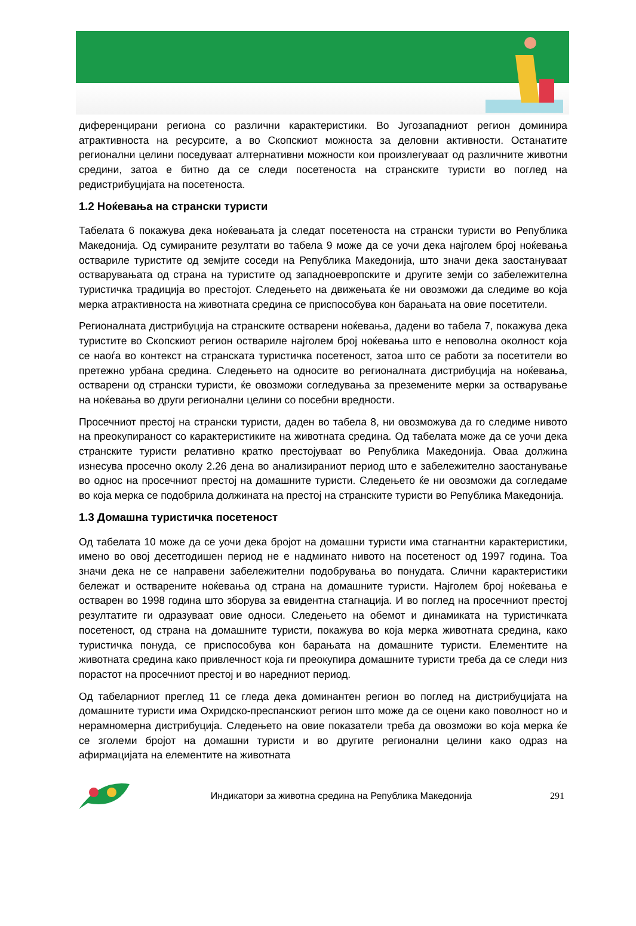диференцирани региона со различни карактеристики. Во Југозападниот регион доминира атрактивноста на ресурсите, а во Скопскиот можноста за деловни активности. Останатите регионални целини поседуваат алтернативни можности кои произлегуваат од различните животни средини, затоа е битно да се следи посетеноста на странските туристи во поглед на редистрибуцијата на посетеноста.
1.2 Ноќевања на странски туристи
Табелата 6 покажува дека ноќевањата ја следат посетеноста на странски туристи во Република Македонија. Од сумираните резултати во табела 9 може да се уочи дека најголем број ноќевања оствариле туристите од земјите соседи на Република Македонија, што значи дека заостануваат остварувањата од страна на туристите од западноевропските и другите земји со забележителна туристичка традиција во престојот. Следењето на движењата ќе ни овозможи да следиме во која мерка атрактивноста на животната средина се приспособува кон барањата на овие посетители.
Регионалната дистрибуција на странските остварени ноќевања, дадени во табела 7, покажува дека туристите во Скопскиот регион оствариле најголем број ноќевања што е неповолна околност која се наоѓа во контекст на странската туристичка посетеност, затоа што се работи за посетители во претежно урбана средина. Следењето на односите во регионалната дистрибуција на ноќевања, остварени од странски туристи, ќе овозможи согледувања за преземените мерки за остварување на ноќевања во други регионални целини со посебни вредности.
Просечниот престој на странски туристи, даден во табела 8, ни овозможува да го следиме нивото на преокупираност со карактеристиките на животната средина. Од табелата може да се уочи дека странските туристи релативно кратко престојуваат во Република Македонија. Оваа должина изнесува просечно околу 2.26 дена во анализираниот период што е забележително заостанување во однос на просечниот престој на домашните туристи. Следењето ќе ни овозможи да согледаме во која мерка се подобрила должината на престој на странските туристи во Република Македонија.
1.3 Домашна туристичка посетеност
Од табелата 10 може да се уочи дека бројот на домашни туристи има стагнантни карактеристики, имено во овој десетгодишен период не е надминато нивото на посетеност од 1997 година. Тоа значи дека не се направени забележителни подобрувања во понудата. Слични карактеристики бележат и остварените ноќевања од страна на домашните туристи. Најголем број ноќевања е остварен во 1998 година што зборува за евидентна стагнација. И во поглед на просечниот престој резултатите ги одразуваат овие односи. Следењето на обемот и динамиката на туристичката посетеност, од страна на домашните туристи, покажува во која мерка животната средина, како туристичка понуда, се приспособува кон барањата на домашните туристи. Елементите на животната средина како привлечност која ги преокупира домашните туристи треба да се следи низ порастот на просечниот престој и во наредниот период.
Од табеларниот преглед 11 се гледа дека доминантен регион во поглед на дистрибуцијата на домашните туристи има Охридско-преспанскиот регион што може да се оцени како поволност но и нерамномерна дистрибуција. Следењето на овие показатели треба да овозможи во која мерка ќе се зголеми бројот на домашни туристи и во другите регионални целини како одраз на афирмацијата на елементите на животната
Индикатори за животна средина на Република Македонија 291